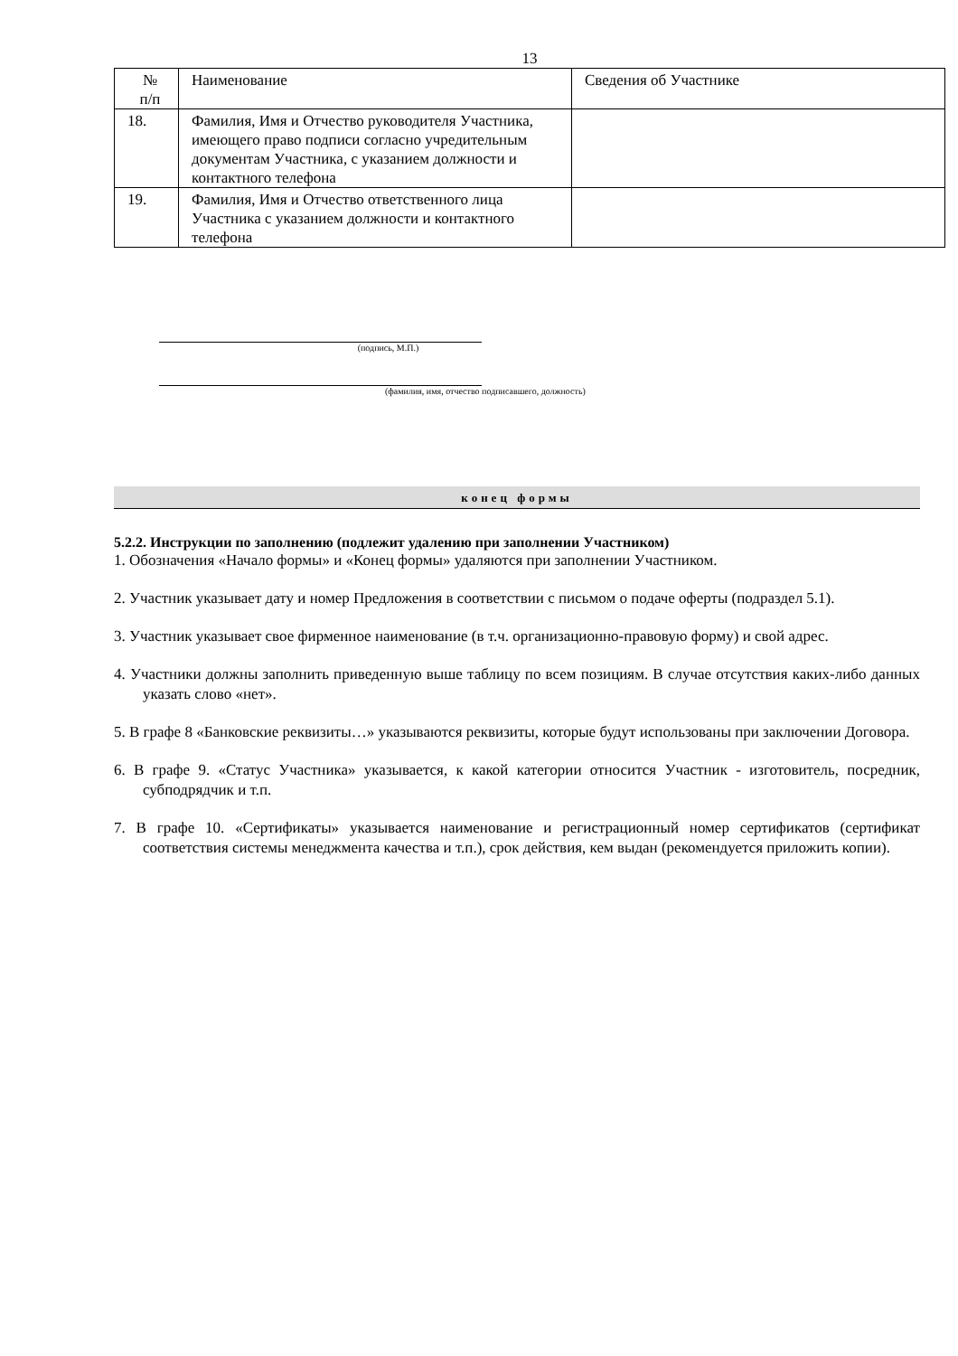13
| № п/п | Наименование | Сведения об Участнике |
| 18. | Фамилия, Имя и Отчество руководителя Участника, имеющего право подписи согласно учредительным документам Участника, с указанием должности и контактного телефона | |
| 19. | Фамилия, Имя и Отчество ответственного лица Участника с указанием должности и контактного телефона | |
(подпись, М.П.)
(фамилия, имя, отчество подписавшего, должность)
конец формы
5.2.2. Инструкции по заполнению (подлежит удалению при заполнении Участником)
1. Обозначения «Начало формы» и «Конец формы» удаляются при заполнении Участником.
2. Участник указывает дату и номер Предложения в соответствии с письмом о подаче оферты (подраздел 5.1).
3. Участник указывает свое фирменное наименование (в т.ч. организационно-правовую форму) и свой адрес.
4. Участники должны заполнить приведенную выше таблицу по всем позициям. В случае отсутствия каких-либо данных указать слово «нет».
5. В графе 8 «Банковские реквизиты…» указываются реквизиты, которые будут использованы при заключении Договора.
6. В графе 9. «Статус Участника» указывается, к какой категории относится Участник - изготовитель, посредник, субподрядчик и т.п.
7. В графе 10. «Сертификаты» указывается наименование и регистрационный номер сертификатов (сертификат соответствия системы менеджмента качества и т.п.), срок действия, кем выдан (рекомендуется приложить копии).